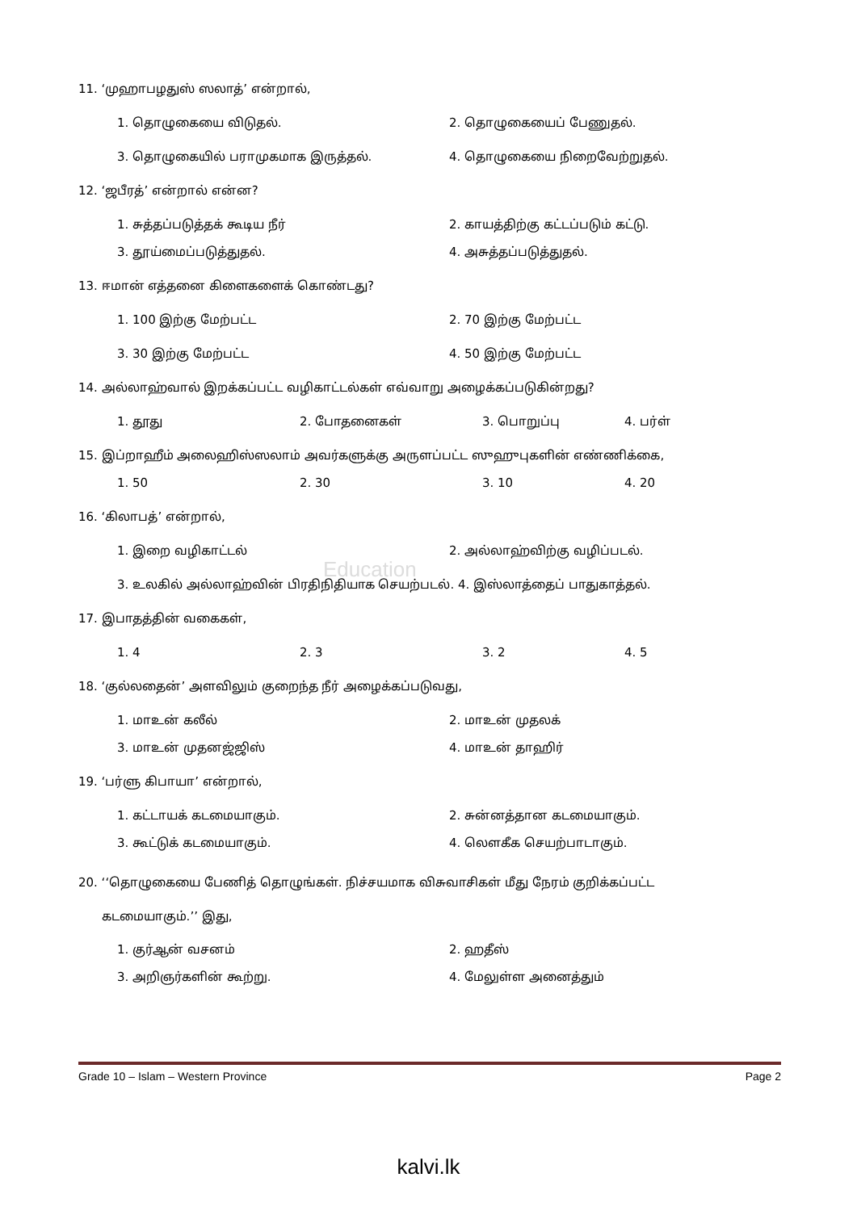Education
11. ‘முஹாபழதுஸ் ஸலாத்’ என்றால்,
1. தொழுகையை விடுதல். 2. தொழுகையைப் பேணுதல்.
3. தொழுகையில் பராமுகமாக இருத்தல். 4. தொழுகையை நிறைவேற்றுதல்.
12. ‘ஜபீரத்’ என்றால் என்ன?
1. சுத்தப்படுத்தக் கூடிய நீர் 2. காயத்திற்கு கட்டப்படும் கட்டு.
3. தூய்மைப்படுத்துதல். 4. அசுத்தப்படுத்துதல்.
13. ஈமான் எத்தனை கிளைகளைக் கொண்டது?
1. 100 இற்கு மேற்பட்ட 2. 70 இற்கு மேற்பட்ட
3. 30 இற்கு மேற்பட்ட 4. 50 இற்கு மேற்பட்ட
14. அல்லாஹ்வால் இறக்கப்பட்ட வழிகாட்டல்கள் எவ்வாறு அழைக்கப்படுகின்றது?
1. தூது 2. போதனைகள் 3. பொறுப்பு 4. பர்ள்
15. இப்றாஹீம் அலைஹிஸ்ஸலாம் அவர்களுக்கு அருளப்பட்ட ஸுஹுபுகளின் எண்ணிக்கை,
1. 50 2. 30 3. 10 4. 20
16. ‘கிலாபத்’ என்றால்,
1. இறை வழிகாட்டல் 2. அல்லாஹ்விற்கு வழிப்படல்.
3. உலகில் அல்லாஹ்வின் பிரதிநிதியாக செயற்படல். 4. இஸ்லாத்தைப் பாதுகாத்தல்.
17. இபாதத்தின் வகைகள்,
1. 4 2. 3 3. 2 4. 5
18. ‘குல்லதைன்’ அளவிலும் குறைந்த நீர் அழைக்கப்படுவது,
1. மாஉன் கலீல் 2. மாஉன் முதலக்
3. மாஉன் முதனஜ்ஜிஸ் 4. மாஉன் தாஹிர்
19. ‘பர்ளு கிபாயா’ என்றால்,
1. கட்டாயக் கடமையாகும். 2. சுன்னத்தான கடமையாகும்.
3. கூட்டுக் கடமையாகும். 4. லௌகீக செயற்பாடாகும்.
20. ‘‘தொழுகையை பேணித் தொழுங்கள். நிச்சயமாக விசுவாசிகள் மீது நேரம் குறிக்கப்பட்ட
கடமையாகும்.’’ இது,
1. குர்ஆன் வசனம் 2. ஹதீஸ்
3. அறிஞர்களின் கூற்று. 4. மேலுள்ள அனைத்தும்
Grade 10 – Islam – Western Province Page 2
kalvi.lk